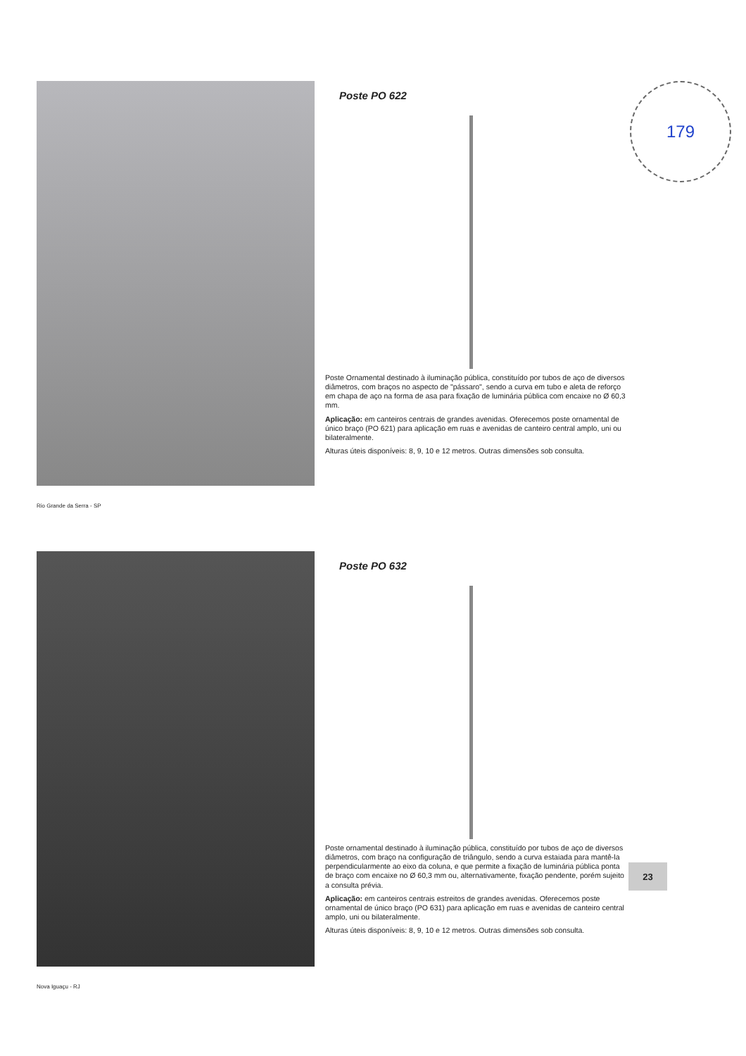Poste PO 622
Poste Ornamental destinado à iluminação pública, constituído por tubos de aço de diversos diâmetros, com braços no aspecto de "pássaro", sendo a curva em tubo e aleta de reforço em chapa de aço na forma de asa para fixação de luminária pública com encaixe no Ø 60,3 mm.
Aplicação: em canteiros centrais de grandes avenidas. Oferecemos poste ornamental de único braço (PO 621) para aplicação em ruas e avenidas de canteiro central amplo, uni ou bilateralmente.
Alturas úteis disponíveis: 8, 9, 10 e 12 metros. Outras dimensões sob consulta.
Rio Grande da Serra - SP
179
Poste PO 632
Poste ornamental destinado à iluminação pública, constituído por tubos de aço de diversos diâmetros, com braço na configuração de triângulo, sendo a curva estaiada para mantê-la perpendicularmente ao eixo da coluna, e que permite a fixação de luminária pública ponta de braço com encaixe no Ø 60,3 mm ou, alternativamente, fixação pendente, porém sujeito a consulta prévia.
Aplicação: em canteiros centrais estreitos de grandes avenidas. Oferecemos poste ornamental de único braço (PO 631) para aplicação em ruas e avenidas de canteiro central amplo, uni ou bilateralmente.
Alturas úteis disponíveis: 8, 9, 10 e 12 metros. Outras dimensões sob consulta.
Nova Iguaçu - RJ
23